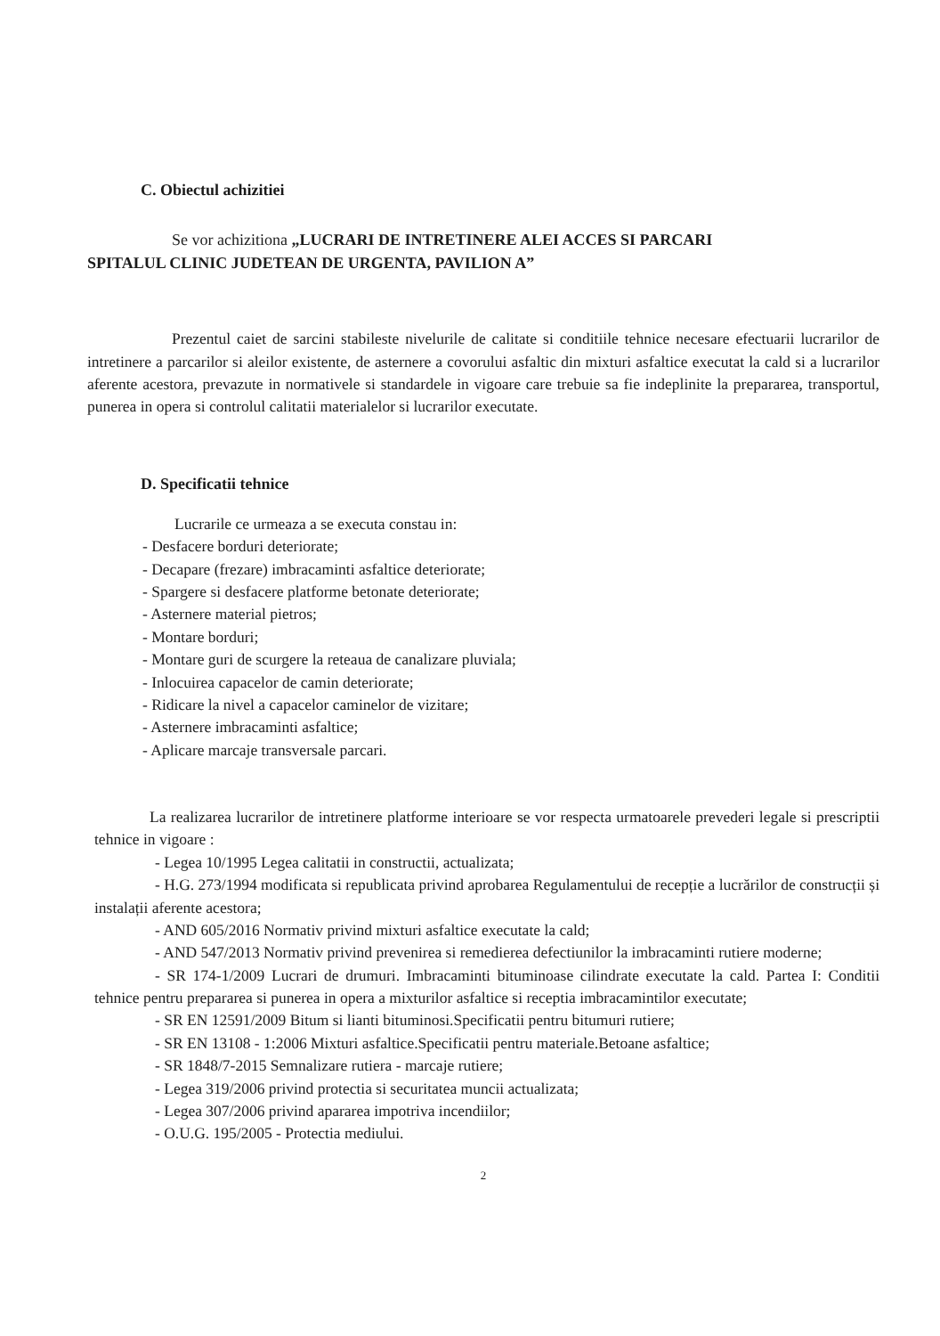C. Obiectul achizitiei
Se vor achizitiona „LUCRARI DE INTRETINERE ALEI ACCES SI PARCARI
SPITALUL CLINIC JUDETEAN DE URGENTA, PAVILION A”
Prezentul caiet de sarcini stabileste nivelurile de calitate si conditiile tehnice necesare efectuarii lucrarilor de intretinere a parcarilor si aleilor existente, de asternere a covorului asfaltic din mixturi asfaltice executat la cald si a lucrarilor aferente acestora, prevazute in normativele si standardele in vigoare care trebuie sa fie indeplinite la prepararea, transportul, punerea in opera si controlul calitatii materialelor si lucrarilor executate.
D. Specificatii tehnice
Lucrarile ce urmeaza a se executa constau in:
- Desfacere borduri deteriorate;
- Decapare (frezare) imbracaminti asfaltice deteriorate;
- Spargere si desfacere platforme betonate deteriorate;
- Asternere material pietros;
- Montare borduri;
- Montare guri de scurgere la reteaua de canalizare pluviala;
- Inlocuirea capacelor de camin deteriorate;
- Ridicare la nivel a capacelor caminelor de vizitare;
- Asternere imbracaminti asfaltice;
- Aplicare marcaje transversale parcari.
La realizarea lucrarilor de intretinere platforme interioare se vor respecta urmatoarele prevederi legale si prescriptii tehnice in vigoare :
- Legea 10/1995 Legea calitatii in constructii, actualizata;
- H.G. 273/1994 modificata si republicata privind aprobarea Regulamentului de recepție a lucrărilor de construcții și instalații aferente acestora;
- AND 605/2016 Normativ privind mixturi asfaltice executate la cald;
- AND 547/2013 Normativ privind prevenirea si remedierea defectiunilor la imbracaminti rutiere moderne;
- SR 174-1/2009 Lucrari de drumuri. Imbracaminti bituminoase cilindrate executate la cald. Partea I: Conditii tehnice pentru prepararea si punerea in opera a mixturilor asfaltice si receptia imbracamintilor executate;
- SR EN 12591/2009 Bitum si lianti bituminosi.Specificatii pentru bitumuri rutiere;
- SR EN 13108 - 1:2006 Mixturi asfaltice.Specificatii pentru materiale.Betoane asfaltice;
- SR 1848/7-2015 Semnalizare rutiera - marcaje rutiere;
- Legea 319/2006 privind protectia si securitatea muncii actualizata;
- Legea 307/2006 privind apararea impotriva incendiilor;
- O.U.G. 195/2005 - Protectia mediului.
2